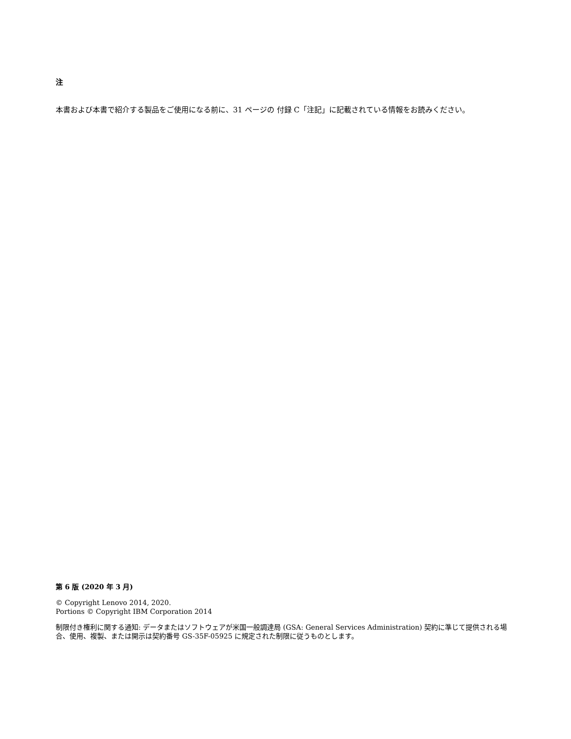注
本書および本書で紹介する製品をご使用になる前に、31 ページの 付録 C「注記」に記載されている情報をお読みください。
第 6 版 (2020 年 3 月)
© Copyright Lenovo 2014, 2020.
Portions © Copyright IBM Corporation 2014
制限付き権利に関する通知: データまたはソフトウェアが米国一般調達局 (GSA: General Services Administration) 契約に準じて提供される場合、使用、複製、または開示は契約番号 GS-35F-05925 に規定された制限に従うものとします。